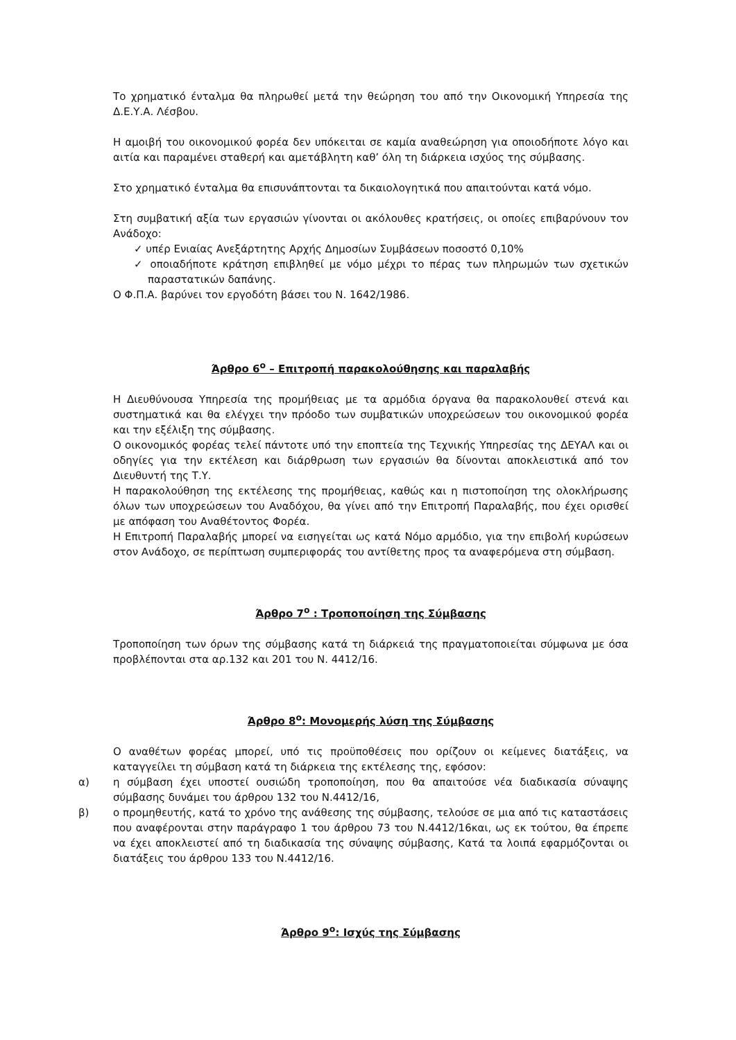Το χρηματικό ένταλμα θα πληρωθεί μετά την θεώρηση του από την Οικονομική Υπηρεσία της Δ.Ε.Υ.Α. Λέσβου.
Η αμοιβή του οικονομικού φορέα δεν υπόκειται σε καμία αναθεώρηση για οποιοδήποτε λόγο και αιτία και παραμένει σταθερή και αμετάβλητη καθ’ όλη τη διάρκεια ισχύος της σύμβασης.
Στο χρηματικό ένταλμα θα επισυνάπτονται τα δικαιολογητικά που απαιτούνται κατά νόμο.
Στη συμβατική αξία των εργασιών γίνονται οι ακόλουθες κρατήσεις, οι οποίες επιβαρύνουν τον Ανάδοχο:
✓ υπέρ Ενιαίας Ανεξάρτητης Αρχής Δημοσίων Συμβάσεων ποσοστό 0,10%
✓ οποιαδήποτε κράτηση επιβληθεί με νόμο μέχρι το πέρας των πληρωμών των σχετικών παραστατικών δαπάνης.
Ο Φ.Π.Α. βαρύνει τον εργοδότη βάσει του Ν. 1642/1986.
Άρθρο 6<sup>ο</sup> – Επιτροπή παρακολούθησης και παραλαβής
Η Διευθύνουσα Υπηρεσία της προμήθειας με τα αρμόδια όργανα θα παρακολουθεί στενά και συστηματικά και θα ελέγχει την πρόοδο των συμβατικών υποχρεώσεων του οικονομικού φορέα και την εξέλιξη της σύμβασης.
Ο οικονομικός φορέας τελεί πάντοτε υπό την εποπτεία της Τεχνικής Υπηρεσίας της ΔΕΥΑΛ και οι οδηγίες για την εκτέλεση και διάρθρωση των εργασιών θα δίνονται αποκλειστικά από τον Διευθυντή της Τ.Υ.
Η παρακολούθηση της εκτέλεσης της προμήθειας, καθώς και η πιστοποίηση της ολοκλήρωσης όλων των υποχρεώσεων του Αναδόχου, θα γίνει από την Επιτροπή Παραλαβής, που έχει ορισθεί με απόφαση του Αναθέτοντος Φορέα.
Η Επιτροπή Παραλαβής μπορεί να εισηγείται ως κατά Νόμο αρμόδιο, για την επιβολή κυρώσεων στον Ανάδοχο, σε περίπτωση συμπεριφοράς του αντίθετης προς τα αναφερόμενα στη σύμβαση.
Άρθρο 7<sup>ο</sup> : Τροποποίηση της Σύμβασης
Τροποποίηση των όρων της σύμβασης κατά τη διάρκειά της πραγματοποιείται σύμφωνα με όσα προβλέπονται στα αρ.132 και 201 του Ν. 4412/16.
Άρθρο 8<sup>ο</sup>: Μονομερής λύση της Σύμβασης
Ο αναθέτων φορέας μπορεί, υπό τις προϋποθέσεις που ορίζουν οι κείμενες διατάξεις, να καταγγείλει τη σύμβαση κατά τη διάρκεια της εκτέλεσης της, εφόσον:
α) η σύμβαση έχει υποστεί ουσιώδη τροποποίηση, που θα απαιτούσε νέα διαδικασία σύναψης σύμβασης δυνάμει του άρθρου 132 του Ν.4412/16,
β) ο προμηθευτής, κατά το χρόνο της ανάθεσης της σύμβασης, τελούσε σε μια από τις καταστάσεις που αναφέρονται στην παράγραφο 1 του άρθρου 73 του Ν.4412/16και, ως εκ τούτου, θα έπρεπε να έχει αποκλειστεί από τη διαδικασία της σύναψης σύμβασης, Κατά τα λοιπά εφαρμόζονται οι διατάξεις του άρθρου 133 του Ν.4412/16.
Άρθρο 9<sup>ο</sup>: Ισχύς της Σύμβασης